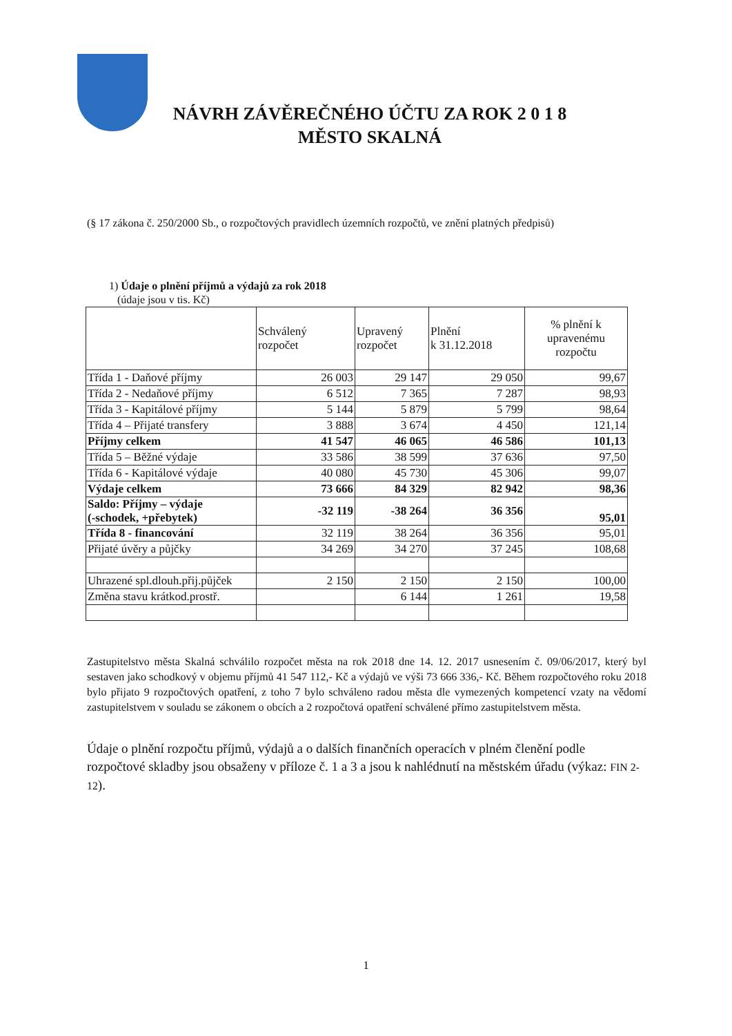NÁVRH ZÁVĚREČNÉHO ÚČTU ZA ROK 2 0 1 8
MĚSTO SKALNÁ
(§ 17 zákona č. 250/2000 Sb., o rozpočtových pravidlech územních rozpočtů, ve znění platných předpisů)
1) Údaje o plnění příjmů a výdajů za rok 2018
(údaje jsou v tis. Kč)
| | Schválený rozpočet | Upravený rozpočet | Plnění k 31.12.2018 | % plnění k upravenému rozpočtu |
| --- | --- | --- | --- | --- |
| Třída 1 - Daňové příjmy | 26 003 | 29 147 | 29 050 | 99,67 |
| Třída 2 - Nedaňové příjmy | 6 512 | 7 365 | 7 287 | 98,93 |
| Třída 3 - Kapitálové příjmy | 5 144 | 5 879 | 5 799 | 98,64 |
| Třída 4 – Přijaté transfery | 3 888 | 3 674 | 4 450 | 121,14 |
| Příjmy celkem | 41 547 | 46 065 | 46 586 | 101,13 |
| Třída 5 – Běžné výdaje | 33 586 | 38 599 | 37 636 | 97,50 |
| Třída 6 - Kapitálové výdaje | 40 080 | 45 730 | 45 306 | 99,07 |
| Výdaje celkem | 73 666 | 84 329 | 82 942 | 98,36 |
| Saldo: Příjmy – výdaje (-schodek, +přebytek) | -32 119 | -38 264 | 36 356 | 95,01 |
| Třída 8 - financování | 32 119 | 38 264 | 36 356 | 95,01 |
| Přijaté úvěry a půjčky | 34 269 | 34 270 | 37 245 | 108,68 |
| Uhrazené spl.dlouh.přij.půjček | 2 150 | 2 150 | 2 150 | 100,00 |
| Změna stavu krátkod.prostř. | | 6 144 | 1 261 | 19,58 |
Zastupitelstvo města Skalná schválilo rozpočet města na rok 2018 dne 14. 12. 2017 usnesením č. 09/06/2017, který byl sestaven jako schodkový v objemu příjmů 41 547 112,- Kč a výdajů ve výši 73 666 336,- Kč. Během rozpočtového roku 2018 bylo přijato 9 rozpočtových opatření, z toho 7 bylo schváleno radou města dle vymezených kompetencí vzaty na vědomí zastupitelstvem v souladu se zákonem o obcích a 2 rozpočtová opatření schválené přímo zastupitelstvem města.
Údaje o plnění rozpočtu příjmů, výdajů a o dalších finančních operacích v plném členění podle rozpočtové skladby jsou obsaženy v příloze č. 1 a 3 a jsou k nahlédnutí na městském úřadu (výkaz: FIN 2-12).
1